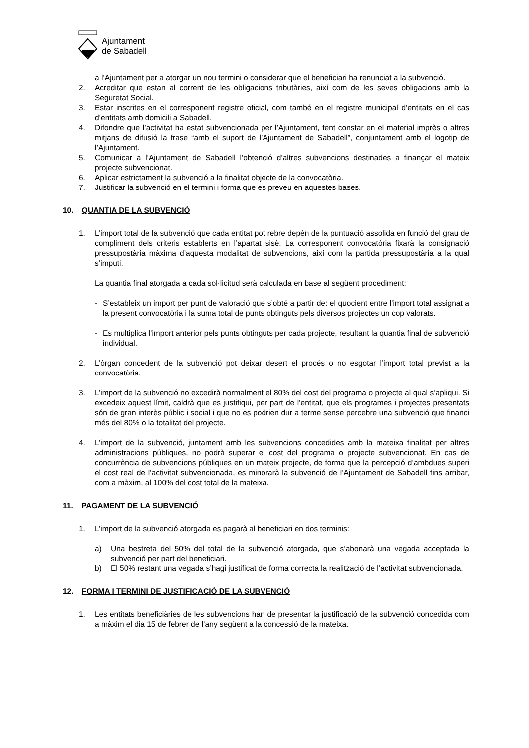Ajuntament
de Sabadell
a l’Ajuntament per a atorgar un nou termini o considerar que el beneficiari ha renunciat a la subvenció.
2. Acreditar que estan al corrent de les obligacions tributàries, així com de les seves obligacions amb la Seguretat Social.
3. Estar inscrites en el corresponent registre oficial, com també en el registre municipal d’entitats en el cas d’entitats amb domicili a Sabadell.
4. Difondre que l’activitat ha estat subvencionada per l’Ajuntament, fent constar en el material imprès o altres mitjans de difusió la frase “amb el suport de l’Ajuntament de Sabadell”, conjuntament amb el logotip de l’Ajuntament.
5. Comunicar a l’Ajuntament de Sabadell l’obtenció d’altres subvencions destinades a finançar el mateix projecte subvencionat.
6. Aplicar estrictament la subvenció a la finalitat objecte de la convocatòria.
7. Justificar la subvenció en el termini i forma que es preveu en aquestes bases.
10. QUANTIA DE LA SUBVENCIÓ
1. L’import total de la subvenció que cada entitat pot rebre depèn de la puntuació assolida en funció del grau de compliment dels criteris establerts en l’apartat sisè. La corresponent convocatòria fixarà la consignació pressupostària màxima d’aquesta modalitat de subvencions, així com la partida pressupostària a la qual s’imputi.
La quantia final atorgada a cada sol·licitud serà calculada en base al següent procediment:
- S’estableix un import per punt de valoració que s’obté a partir de: el quocient entre l’import total assignat a la present convocatòria i la suma total de punts obtinguts pels diversos projectes un cop valorats.
- Es multiplica l’import anterior pels punts obtinguts per cada projecte, resultant la quantia final de subvenció individual.
2. L’òrgan concedent de la subvenció pot deixar desert el procés o no esgotar l’import total previst a la convocatòria.
3. L’import de la subvenció no excedirà normalment el 80% del cost del programa o projecte al qual s’apliqui. Si excedeix aquest límit, caldrà que es justifiqui, per part de l’entitat, que els programes i projectes presentats són de gran interès públic i social i que no es podrien dur a terme sense percebre una subvenció que financi més del 80% o la totalitat del projecte.
4. L’import de la subvenció, juntament amb les subvencions concedides amb la mateixa finalitat per altres administracions públiques, no podrà superar el cost del programa o projecte subvencionat. En cas de concurrència de subvencions públiques en un mateix projecte, de forma que la percepció d’ambdues superi el cost real de l’activitat subvencionada, es minorarà la subvenció de l’Ajuntament de Sabadell fins arribar, com a màxim, al 100% del cost total de la mateixa.
11. PAGAMENT DE LA SUBVENCIÓ
1. L’import de la subvenció atorgada es pagarà al beneficiari en dos terminis:
a) Una bestreta del 50% del total de la subvenció atorgada, que s’abonarà una vegada acceptada la subvenció per part del beneficiari.
b) El 50% restant una vegada s’hagi justificat de forma correcta la realització de l’activitat subvencionada.
12. FORMA I TERMINI DE JUSTIFICACIÓ DE LA SUBVENCIÓ
1. Les entitats beneficiàries de les subvencions han de presentar la justificació de la subvenció concedida com a màxim el dia 15 de febrer de l’any següent a la concessió de la mateixa.